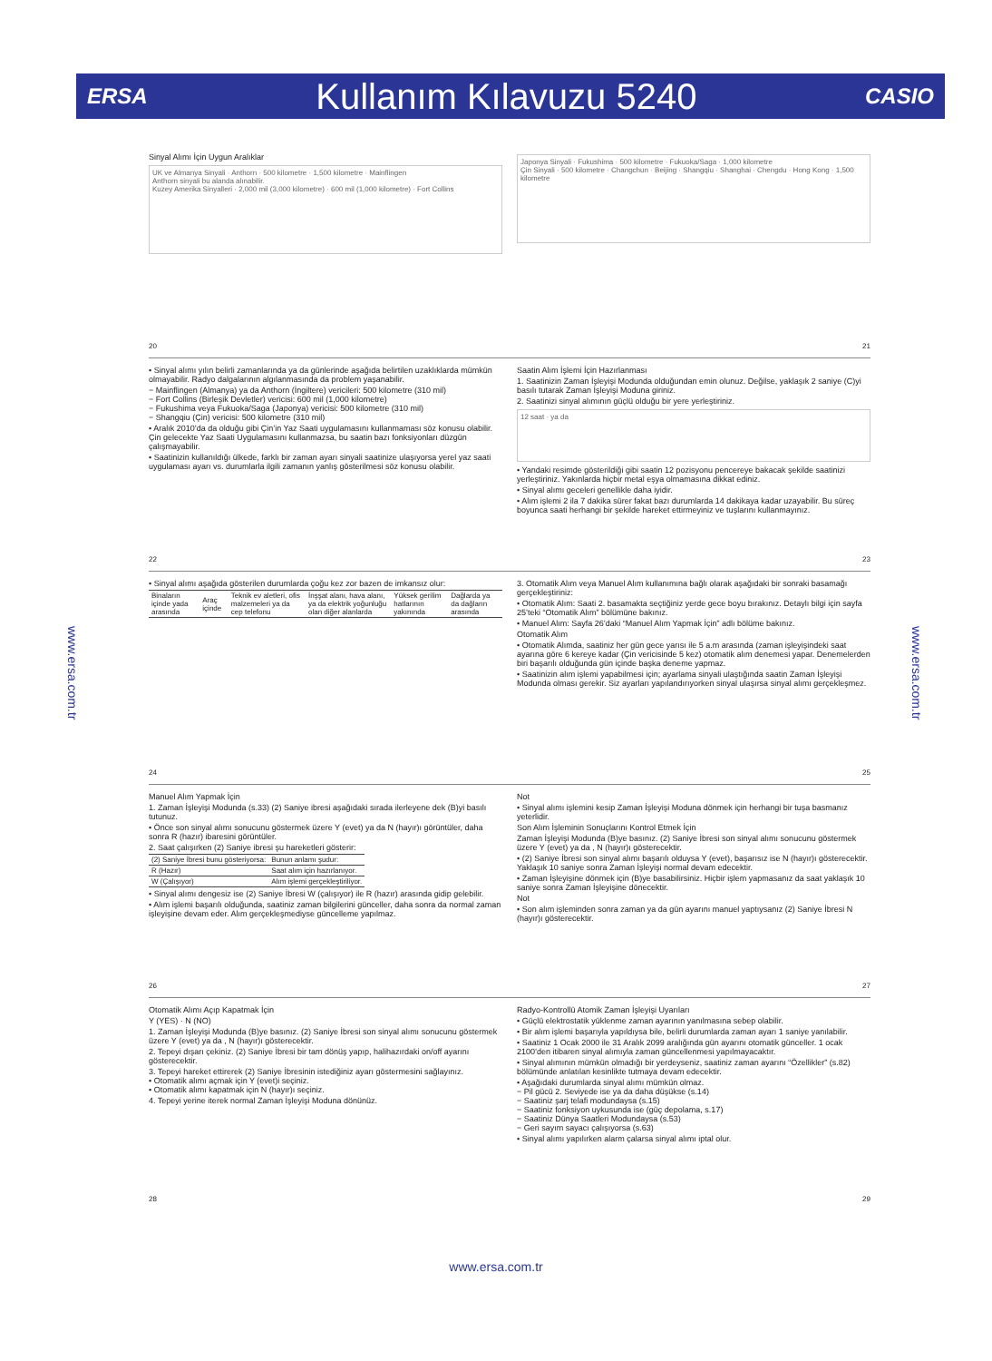ERSA Kullanım Kılavuzu 5240 CASIO
www.ersa.com.tr
www.ersa.com.tr
Sinyal Alımı İçin Uygun Aralıklar
UK ve Almanya Sinyali · Anthorn · 500 kilometre · 1,500 kilometre · Mainflingen
Anthorn sinyali bu alanda alınabilir.
Kuzey Amerika Sinyalleri · 2,000 mil (3,000 kilometre) · 600 mil (1,000 kilometre) · Fort Collins
Japonya Sinyali · Fukushima · 500 kilometre · Fukuoka/Saga · 1,000 kilometre
Çin Sinyali · 500 kilometre · Changchun · Beijing · Shangqiu · Shanghai · Chengdu · Hong Kong · 1,500 kilometre
20 21
• Sinyal alımı yılın belirli zamanlarında ya da günlerinde aşağıda belirtilen uzaklıklarda mümkün olmayabilir. Radyo dalgalarının algılanmasında da problem yaşanabilir.
− Mainflingen (Almanya) ya da Anthorn (İngiltere) vericileri: 500 kilometre (310 mil)
− Fort Collins (Birleşik Devletler) vericisi: 600 mil (1,000 kilometre)
− Fukushima veya Fukuoka/Saga (Japonya) vericisi: 500 kilometre (310 mil)
− Shangqiu (Çin) vericisi: 500 kilometre (310 mil)
• Aralık 2010’da da olduğu gibi Çin’in Yaz Saati uygulamasını kullanmaması söz konusu olabilir. Çin gelecekte Yaz Saati Uygulamasını kullanmazsa, bu saatin bazı fonksiyonları düzgün çalışmayabilir.
• Saatinizin kullanıldığı ülkede, farklı bir zaman ayarı sinyali saatinize ulaşıyorsa yerel yaz saati uygulaması ayarı vs. durumlarla ilgili zamanın yanlış gösterilmesi söz konusu olabilir.
Saatin Alım İşlemi İçin Hazırlanması
1. Saatinizin Zaman İşleyişi Modunda olduğundan emin olunuz. Değilse, yaklaşık 2 saniye (C)yi basılı tutarak Zaman İşleyişi Moduna giriniz.
2. Saatinizi sinyal alımının güçlü olduğu bir yere yerleştiriniz.
12 saat · ya da
• Yandaki resimde gösterildiği gibi saatin 12 pozisyonu pencereye bakacak şekilde saatinizi yerleştiriniz. Yakınlarda hiçbir metal eşya olmamasına dikkat ediniz.
• Sinyal alımı geceleri genellikle daha iyidir.
• Alım işlemi 2 ila 7 dakika sürer fakat bazı durumlarda 14 dakikaya kadar uzayabilir. Bu süreç boyunca saati herhangi bir şekilde hareket ettirmeyiniz ve tuşlarını kullanmayınız.
22 23
• Sinyal alımı aşağıda gösterilen durumlarda çoğu kez zor bazen de imkansız olur:
| Binaların içinde yada arasında | Araç içinde | Teknik ev aletleri, ofis malzemeleri ya da cep telefonu | İnşşat alanı, hava alanı, ya da elektrik yoğunluğu olan diğer alanlarda | Yüksek gerilim hatlarının yakınında | Dağlarda ya da dağların arasında |
3. Otomatik Alım veya Manuel Alım kullanımına bağlı olarak aşağıdaki bir sonraki basamağı gerçekleştiriniz:
• Otomatik Alım: Saati 2. basamakta seçtiğiniz yerde gece boyu bırakınız. Detaylı bilgi için sayfa 25’teki “Otomatik Alım” bölümüne bakınız.
• Manuel Alım: Sayfa 26’daki “Manuel Alım Yapmak İçin” adlı bölüme bakınız.
Otomatik Alım
• Otomatik Alımda, saatiniz her gün gece yarısı ile 5 a.m arasında (zaman işleyişindeki saat ayarına göre 6 kereye kadar (Çin vericisinde 5 kez) otomatik alım denemesi yapar. Denemelerden biri başarılı olduğunda gün içinde başka deneme yapmaz.
• Saatinizin alım işlemi yapabilmesi için; ayarlama sinyali ulaştığında saatin Zaman İşleyişi Modunda olması gerekir. Siz ayarları yapılandırıyorken sinyal ulaşırsa sinyal alımı gerçekleşmez.
24 25
Manuel Alım Yapmak İçin
1. Zaman İşleyişi Modunda (s.33) (2) Saniye ibresi aşağıdaki sırada ilerleyene dek (B)yi basılı tutunuz.
• Önce son sinyal alımı sonucunu göstermek üzere Y (evet) ya da N (hayır)ı görüntüler, daha sonra R (hazır) ibaresini görüntüler.
2. Saat çalışırken (2) Saniye ibresi şu hareketleri gösterir:
| (2) Saniye İbresi bunu gösteriyorsa: | Bunun anlamı şudur: |
| --- | --- |
| R (Hazır) | Saat alım için hazırlanıyor. |
| W (Çalışıyor) | Alım işlemi gerçekleştiriliyor. |
• Sinyal alımı dengesiz ise (2) Saniye İbresi W (çalışıyor) ile R (hazır) arasında gidip gelebilir.
• Alım işlemi başarılı olduğunda, saatiniz zaman bilgilerini günceller, daha sonra da normal zaman işleyişine devam eder. Alım gerçekleşmediyse güncelleme yapılmaz.
Not
• Sinyal alımı işlemini kesip Zaman İşleyişi Moduna dönmek için herhangi bir tuşa basmanız yeterlidir.
Son Alım İşleminin Sonuçlarını Kontrol Etmek İçin
Zaman İşleyişi Modunda (B)ye basınız. (2) Saniye İbresi son sinyal alımı sonucunu göstermek üzere Y (evet) ya da , N (hayır)ı gösterecektir.
• (2) Saniye İbresi son sinyal alımı başarılı olduysa Y (evet), başarısız ise N (hayır)ı gösterecektir. Yaklaşık 10 saniye sonra Zaman İşleyişi normal devam edecektir.
• Zaman İşleyişine dönmek için (B)ye basabilirsiniz. Hiçbir işlem yapmasanız da saat yaklaşık 10 saniye sonra Zaman İşleyişine dönecektir.
Not
• Son alım işleminden sonra zaman ya da gün ayarını manuel yaptıysanız (2) Saniye İbresi N (hayır)ı gösterecektir.
26 27
Otomatik Alımı Açıp Kapatmak İçin
Y (YES) · N (NO)
1. Zaman İşleyişi Modunda (B)ye basınız. (2) Saniye İbresi son sinyal alımı sonucunu göstermek üzere Y (evet) ya da , N (hayır)ı gösterecektir.
2. Tepeyi dışarı çekiniz. (2) Saniye İbresi bir tam dönüş yapıp, halihazırdaki on/off ayarını gösterecektir.
3. Tepeyi hareket ettirerek (2) Saniye İbresinin istediğiniz ayarı göstermesini sağlayınız.
• Otomatik alımı açmak için Y (evet)i seçiniz.
• Otomatik alımı kapatmak için N (hayır)ı seçiniz.
4. Tepeyi yerine iterek normal Zaman İşleyişi Moduna dönünüz.
Radyo-Kontrollü Atomik Zaman İşleyişi Uyarıları
• Güçlü elektrostatik yüklenme zaman ayarının yanılmasına sebep olabilir.
• Bir alım işlemi başarıyla yapıldıysa bile, belirli durumlarda zaman ayarı 1 saniye yanılabilir.
• Saatiniz 1 Ocak 2000 ile 31 Aralık 2099 aralığında gün ayarını otomatik günceller. 1 ocak 2100’den itibaren sinyal alımıyla zaman güncellenmesi yapılmayacaktır.
• Sinyal alımının mümkün olmadığı bir yerdeyseniz, saatiniz zaman ayarını “Özellikler” (s.82) bölümünde anlatılan kesinlikte tutmaya devam edecektir.
• Aşağıdaki durumlarda sinyal alımı mümkün olmaz.
− Pil gücü 2. Seviyede ise ya da daha düşükse (s.14)
− Saatiniz şarj telafi modundaysa (s.15)
− Saatiniz fonksiyon uykusunda ise (güç depolama, s.17)
− Saatiniz Dünya Saatleri Modundaysa (s.53)
− Geri sayım sayacı çalışıyorsa (s.63)
• Sinyal alımı yapılırken alarm çalarsa sinyal alımı iptal olur.
28 29
www.ersa.com.tr